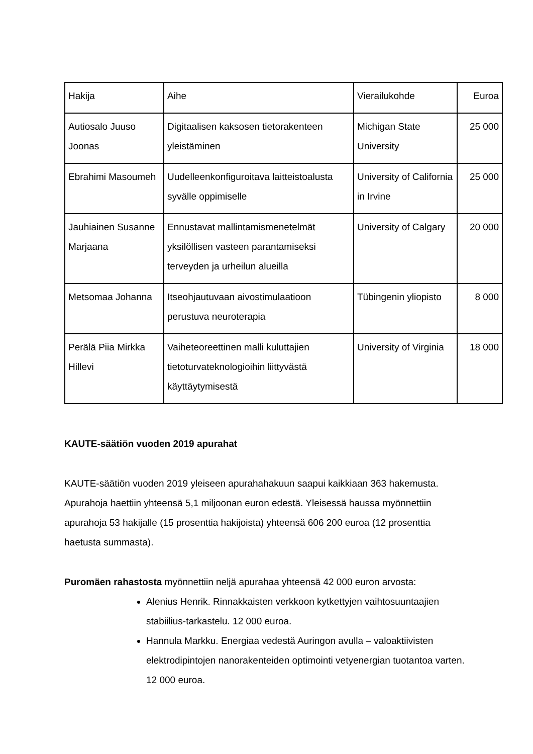| Hakija | Aihe | Vierailukohde | Euroa |
| Autiosalo Juuso Joonas | Digitaalisen kaksosen tietorakenteen yleistäminen | Michigan State University | 25 000 |
| Ebrahimi Masoumeh | Uudelleenkonfiguroitava laitteistoalusta syvälle oppimiselle | University of California in Irvine | 25 000 |
| Jauhiainen Susanne Marjaana | Ennustavat mallintamismenetelmät yksilöllisen vasteen parantamiseksi terveyden ja urheilun alueilla | University of Calgary | 20 000 |
| Metsomaa Johanna | Itseohjautuvaan aivostimulaatioon perustuva neuroterapia | Tübingenin yliopisto | 8 000 |
| Perälä Piia Mirkka Hillevi | Vaiheteoreettinen malli kuluttajien tietoturvateknologioihin liittyvästä käyttäytymisestä | University of Virginia | 18 000 |
KAUTE-säätiön vuoden 2019 apurahat
KAUTE-säätiön vuoden 2019 yleiseen apurahahakuun saapui kaikkiaan 363 hakemusta. Apurahoja haettiin yhteensä 5,1 miljoonan euron edestä. Yleisessä haussa myönnettiin apurahoja 53 hakijalle (15 prosenttia hakijoista) yhteensä 606 200 euroa (12 prosenttia haetusta summasta).
Puromäen rahastosta myönnettiin neljä apurahaa yhteensä 42 000 euron arvosta:
Alenius Henrik. Rinnakkaisten verkkoon kytkettyjen vaihtosuuntaajien stabiilius-tarkastelu. 12 000 euroa.
Hannula Markku. Energiaa vedestä Auringon avulla – valoaktiivisten elektrodipintojen nanorakenteiden optimointi vetyenergian tuotantoa varten. 12 000 euroa.